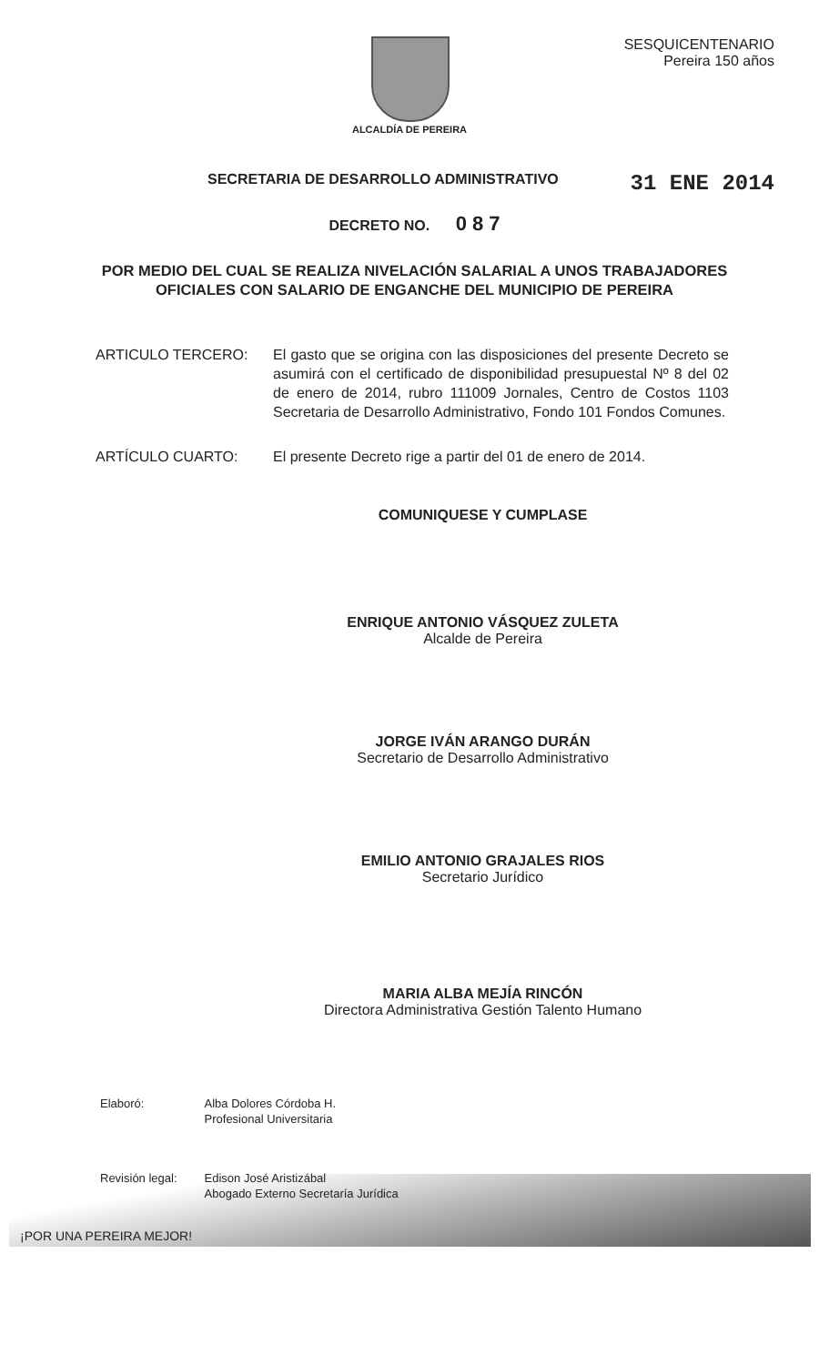ALCALDÍA DE PEREIRA
SESQUICENTENARIO
Pereira 150 años
SECRETARIA DE DESARROLLO ADMINISTRATIVO
31 ENE 2014
DECRETO NO. 0 8 7
POR MEDIO DEL CUAL SE REALIZA NIVELACIÓN SALARIAL A UNOS TRABAJADORES OFICIALES CON SALARIO DE ENGANCHE DEL MUNICIPIO DE PEREIRA
ARTICULO TERCERO: El gasto que se origina con las disposiciones del presente Decreto se asumirá con el certificado de disponibilidad presupuestal Nº 8 del 02 de enero de 2014, rubro 111009 Jornales, Centro de Costos 1103 Secretaria de Desarrollo Administrativo, Fondo 101 Fondos Comunes.
ARTÍCULO CUARTO: El presente Decreto rige a partir del 01 de enero de 2014.
COMUNIQUESE Y CUMPLASE
ENRIQUE ANTONIO VÁSQUEZ ZULETA
Alcalde de Pereira
JORGE IVÁN ARANGO DURÁN
Secretario de Desarrollo Administrativo
EMILIO ANTONIO GRAJALES RIOS
Secretario Jurídico
MARIA ALBA MEJÍA RINCÓN
Directora Administrativa Gestión Talento Humano
| Elaboró: | Alba Dolores Córdoba H. Profesional Universitaria |
| Revisión legal: | Edison José Aristizábal Abogado Externo Secretaría Jurídica |
¡POR UNA PEREIRA MEJOR!